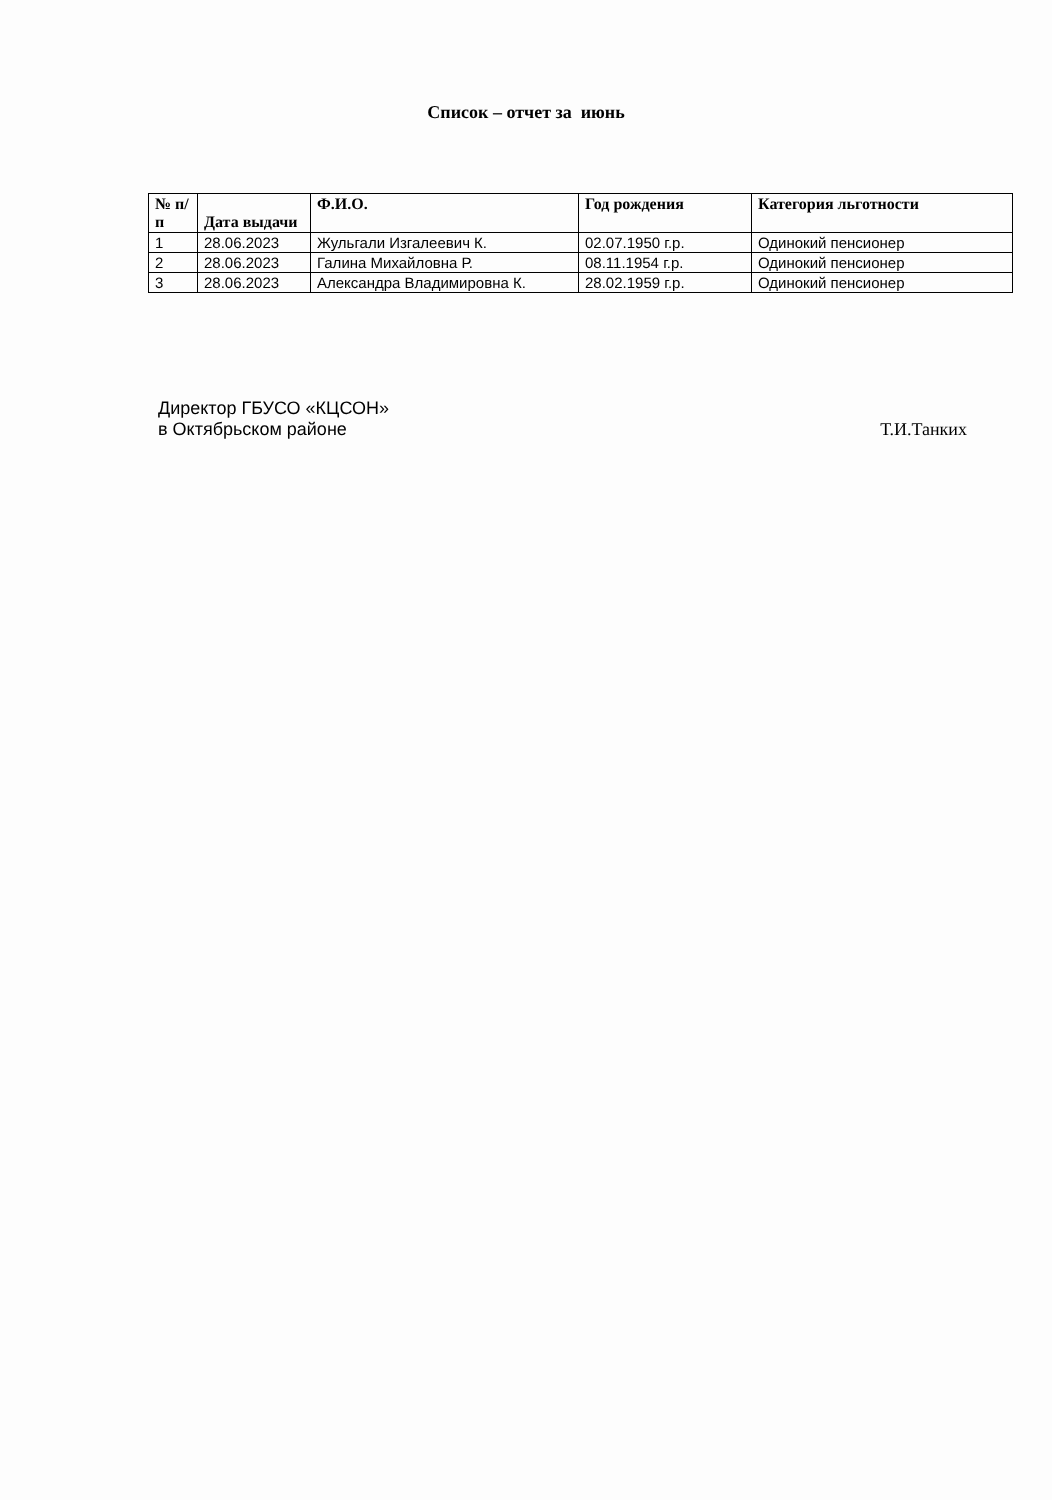Список – отчет за июнь
| № п/п | Дата выдачи | Ф.И.О. | Год рождения | Категория льготности |
| --- | --- | --- | --- | --- |
| 1 | 28.06.2023 | Жульгали Изгалеевич К. | 02.07.1950 г.р. | Одинокий пенсионер |
| 2 | 28.06.2023 | Галина Михайловна Р. | 08.11.1954 г.р. | Одинокий пенсионер |
| 3 | 28.06.2023 | Александра Владимировна К. | 28.02.1959 г.р. | Одинокий пенсионер |
Директор ГБУСО «КЦСОН»
в Октябрьском районе
Т.И.Танких